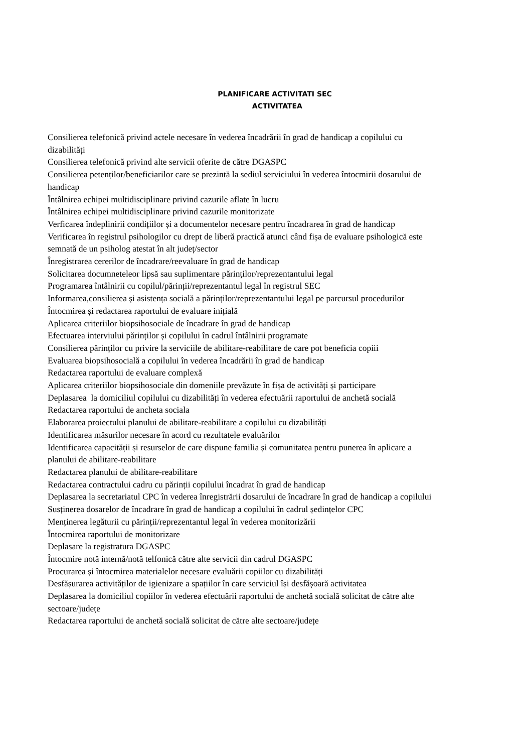PLANIFICARE ACTIVITATI SEC
ACTIVITATEA
Consilierea telefonică privind actele necesare în vederea încadrării în grad de handicap a copilului cu dizabilități
Consilierea telefonică privind alte servicii oferite de către DGASPC
Consilierea petenților/beneficiarilor care se prezintă la sediul serviciului în vederea întocmirii dosarului de handicap
Întâlnirea echipei multidisciplinare privind cazurile aflate în lucru
Întâlnirea echipei multidisciplinare privind cazurile monitorizate
Verficarea îndeplinirii condițiilor și a documentelor necesare pentru încadrarea în grad de handicap
Verificarea în registrul psihologilor cu drept de liberă practică atunci când fișa de evaluare psihologică este semnată de un psiholog atestat în alt județ/sector
Înregistrarea cererilor de încadrare/reevaluare în grad de handicap
Solicitarea documneteleor lipsă sau suplimentare părinților/reprezentantului legal
Programarea întâlnirii cu copilul/părinții/reprezentantul legal în registrul SEC
Informarea,consilierea și asistența socială a părinților/reprezentantului legal pe parcursul procedurilor
Întocmirea și redactarea raportului de evaluare inițială
Aplicarea criteriilor biopsihosociale de încadrare în grad de handicap
Efectuarea interviului părinților și copilului în cadrul întâlnirii programate
Consilierea părinților cu privire la serviciile de abilitare-reabilitare de care pot beneficia copiii
Evaluarea biopsihosocială a copilului în vederea încadrării în grad de handicap
Redactarea raportului de evaluare complexă
Aplicarea criteriilor biopsihosociale din domeniile prevăzute în fișa de activități și participare
Deplasarea la domiciliul copilului cu dizabilități în vederea efectuării raportului de anchetă socială
Redactarea raportului de ancheta sociala
Elaborarea proiectului planului de abilitare-reabilitare a copilului cu dizabilități
Identificarea măsurilor necesare în acord cu rezultatele evaluărilor
Identificarea capacității și resurselor de care dispune familia și comunitatea pentru punerea în aplicare a planului de abilitare-reabilitare
Redactarea planului de abilitare-reabilitare
Redactarea contractului cadru cu părinții copilului încadrat în grad de handicap
Deplasarea la secretariatul CPC în vederea înregistrării dosarului de încadrare în grad de handicap a copilului
Susținerea dosarelor de încadrare în grad de handicap a copilului în cadrul ședințelor CPC
Menținerea legăturii cu părinții/reprezentantul legal în vederea monitorizării
Întocmirea raportului de monitorizare
Deplasare la registratura DGASPC
Întocmire notă internă/notă telfonică către alte servicii din cadrul DGASPC
Procurarea și întocmirea materialelor necesare evaluării copiilor cu dizabilități
Desfășurarea activităților de igienizare a spațiilor în care serviciul își desfășoară activitatea
Deplasarea la domiciliul copiilor în vederea efectuării raportului de anchetă socială solicitat de către alte sectoare/județe
Redactarea raportului de anchetă socială solicitat de către alte sectoare/județe